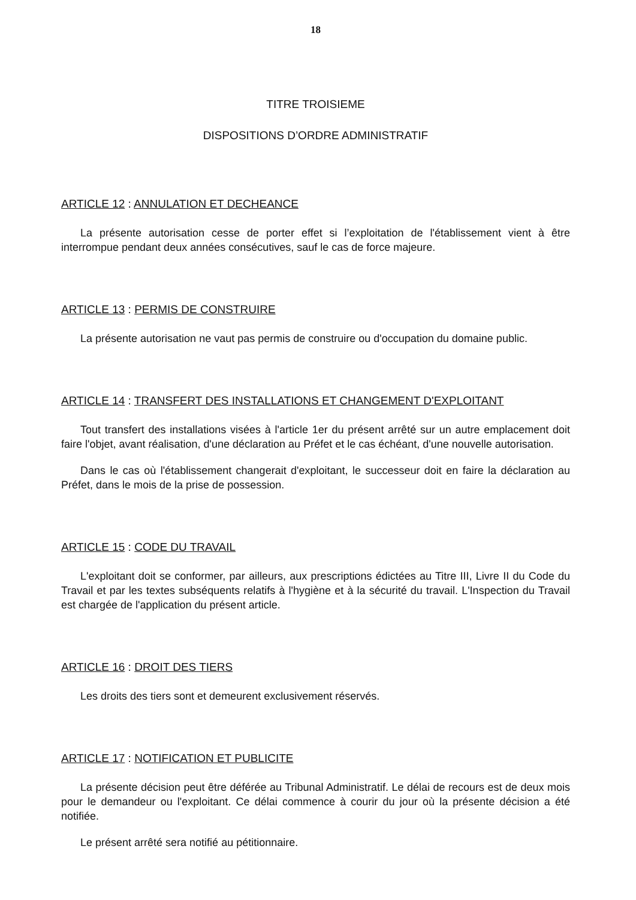18
TITRE TROISIEME
DISPOSITIONS D’ORDRE ADMINISTRATIF
ARTICLE 12 : ANNULATION ET DECHEANCE
La présente autorisation cesse de porter effet si l’exploitation de l'établissement vient à être interrompue pendant deux années consécutives, sauf le cas de force majeure.
ARTICLE 13 : PERMIS DE CONSTRUIRE
La présente autorisation ne vaut pas permis de construire ou d'occupation du domaine public.
ARTICLE 14 : TRANSFERT DES INSTALLATIONS ET CHANGEMENT D'EXPLOITANT
Tout transfert des installations visées à l'article 1er du présent arrêté sur un autre emplacement doit faire l'objet, avant réalisation, d'une déclaration au Préfet et le cas échéant, d'une nouvelle autorisation.
Dans le cas où l'établissement changerait d'exploitant, le successeur doit en faire la déclaration au Préfet, dans le mois de la prise de possession.
ARTICLE 15 : CODE DU TRAVAIL
L'exploitant doit se conformer, par ailleurs, aux prescriptions édictées au Titre III, Livre II du Code du Travail et par les textes subséquents relatifs à l'hygiène et à la sécurité du travail. L'Inspection du Travail est chargée de l'application du présent article.
ARTICLE 16 : DROIT DES TIERS
Les droits des tiers sont et demeurent exclusivement réservés.
ARTICLE 17 : NOTIFICATION ET PUBLICITE
La présente décision peut être déférée au Tribunal Administratif. Le délai de recours est de deux mois pour le demandeur ou l'exploitant. Ce délai commence à courir du jour où la présente décision a été notifiée.
Le présent arrêté sera notifié au pétitionnaire.